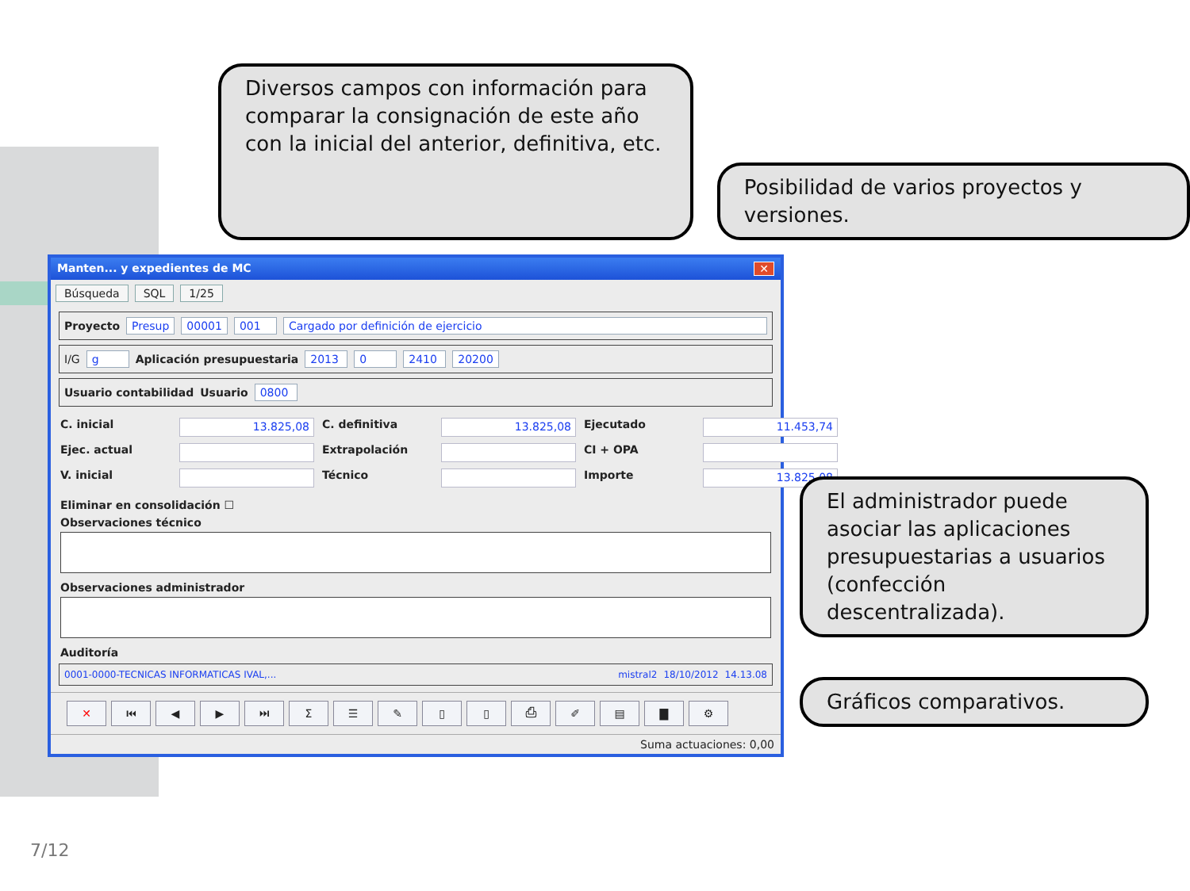Diversos campos con información para comparar la consignación de este año con la inicial del anterior, definitiva, etc.
Posibilidad de varios proyectos y versiones.
Manten... y expedientes de MC ✕
Búsqueda SQL 1/25
Proyecto Presup 00001 001 Cargado por definición de ejercicio
I/G g Aplicación presupuestaria 2013 0 2410 20200
Usuario contabilidad Usuario 0800
C. inicial
13.825,08
C. definitiva
13.825,08
Ejecutado
11.453,74
Ejec. actual
Extrapolación
CI + OPA
V. inicial
Técnico
Importe
13.825,08
Eliminar en consolidación ☐
Observaciones técnico
Observaciones administrador
Auditoría
0001-0000-TECNICAS INFORMATICAS IVAL,... mistral2 18/10/2012 14.13.08
✕ ⏮ ◀ ▶ ⏭ Σ ☰ ✎ ▯ ▯ ⎙ ✐ ▤ ▇ ⚙
Suma actuaciones: 0,00
El administrador puede asociar las aplicaciones presupuestarias a usuarios (confección descentralizada).
Gráficos comparativos.
7/12